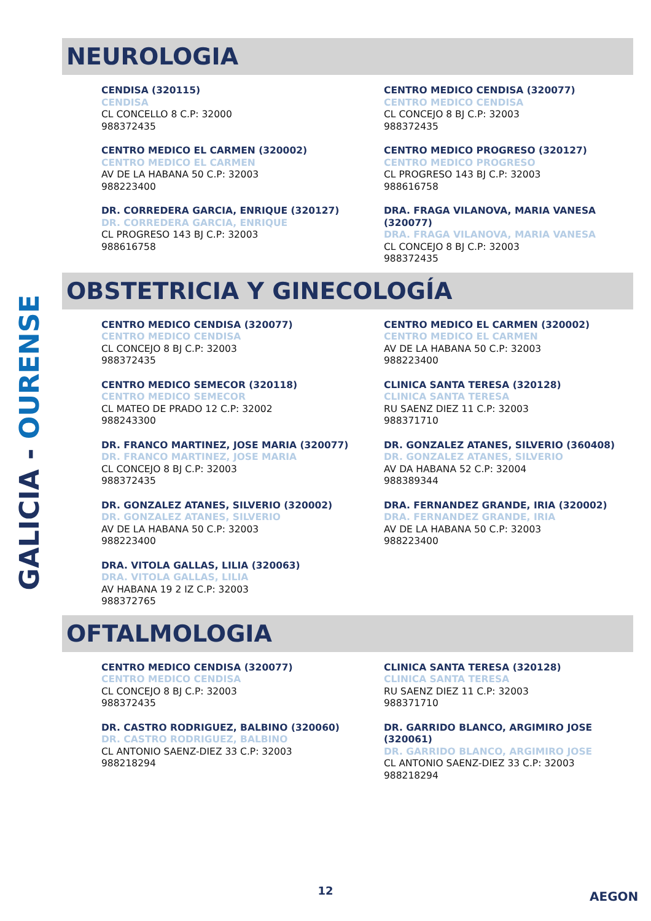GALICIA - OURENSE
NEUROLOGIA
CENDISA (320115)
CENDISA
CL CONCELLO 8 C.P: 32000
988372435
CENTRO MEDICO CENDISA (320077)
CENTRO MEDICO CENDISA
CL CONCEJO 8 BJ C.P: 32003
988372435
CENTRO MEDICO EL CARMEN (320002)
CENTRO MEDICO EL CARMEN
AV DE LA HABANA 50 C.P: 32003
988223400
CENTRO MEDICO PROGRESO (320127)
CENTRO MEDICO PROGRESO
CL PROGRESO 143 BJ C.P: 32003
988616758
DR. CORREDERA GARCIA, ENRIQUE (320127)
DR. CORREDERA GARCIA, ENRIQUE
CL PROGRESO 143 BJ C.P: 32003
988616758
DRA. FRAGA VILANOVA, MARIA VANESA (320077)
DRA. FRAGA VILANOVA, MARIA VANESA
CL CONCEJO 8 BJ C.P: 32003
988372435
OBSTETRICIA Y GINECOLOGÍA
CENTRO MEDICO CENDISA (320077)
CENTRO MEDICO CENDISA
CL CONCEJO 8 BJ C.P: 32003
988372435
CENTRO MEDICO EL CARMEN (320002)
CENTRO MEDICO EL CARMEN
AV DE LA HABANA 50 C.P: 32003
988223400
CENTRO MEDICO SEMECOR (320118)
CENTRO MEDICO SEMECOR
CL MATEO DE PRADO 12 C.P: 32002
988243300
CLINICA SANTA TERESA (320128)
CLINICA SANTA TERESA
RU SAENZ DIEZ 11 C.P: 32003
988371710
DR. FRANCO MARTINEZ, JOSE MARIA (320077)
DR. FRANCO MARTINEZ, JOSE MARIA
CL CONCEJO 8 BJ C.P: 32003
988372435
DR. GONZALEZ ATANES, SILVERIO (360408)
DR. GONZALEZ ATANES, SILVERIO
AV DA HABANA 52 C.P: 32004
988389344
DR. GONZALEZ ATANES, SILVERIO (320002)
DR. GONZALEZ ATANES, SILVERIO
AV DE LA HABANA 50 C.P: 32003
988223400
DRA. FERNANDEZ GRANDE, IRIA (320002)
DRA. FERNANDEZ GRANDE, IRIA
AV DE LA HABANA 50 C.P: 32003
988223400
DRA. VITOLA GALLAS, LILIA (320063)
DRA. VITOLA GALLAS, LILIA
AV HABANA 19 2 IZ C.P: 32003
988372765
OFTALMOLOGIA
CENTRO MEDICO CENDISA (320077)
CENTRO MEDICO CENDISA
CL CONCEJO 8 BJ C.P: 32003
988372435
CLINICA SANTA TERESA (320128)
CLINICA SANTA TERESA
RU SAENZ DIEZ 11 C.P: 32003
988371710
DR. CASTRO RODRIGUEZ, BALBINO (320060)
DR. CASTRO RODRIGUEZ, BALBINO
CL ANTONIO SAENZ-DIEZ 33 C.P: 32003
988218294
DR. GARRIDO BLANCO, ARGIMIRO JOSE (320061)
DR. GARRIDO BLANCO, ARGIMIRO JOSE
CL ANTONIO SAENZ-DIEZ 33 C.P: 32003
988218294
12 AEGON